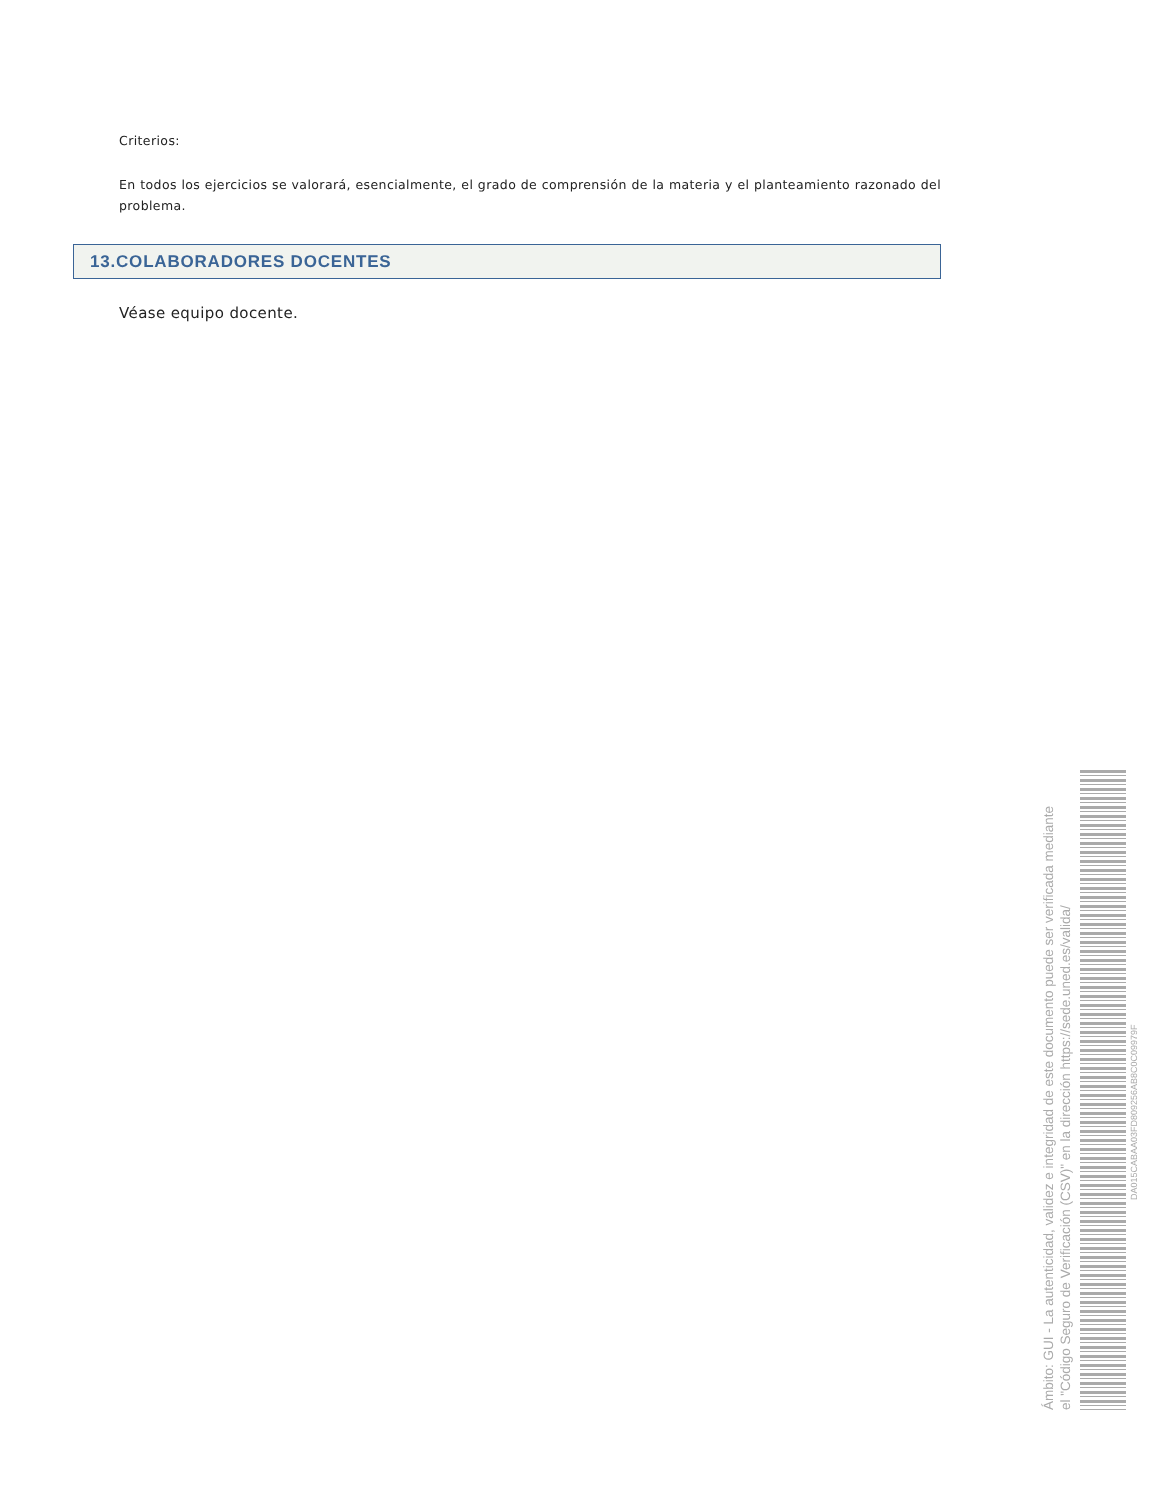Criterios:
En todos los ejercicios se valorará, esencialmente, el grado de comprensión de la materia y el planteamiento razonado del problema.
13.COLABORADORES DOCENTES
Véase equipo docente.
Ámbito: GUI - La autenticidad, validez e integridad de este documento puede ser verificada mediante
el "Código Seguro de Verificación (CSV)" en la dirección https://sede.uned.es/valida/
DA015CABAA03FD809256AB8C0C09979F